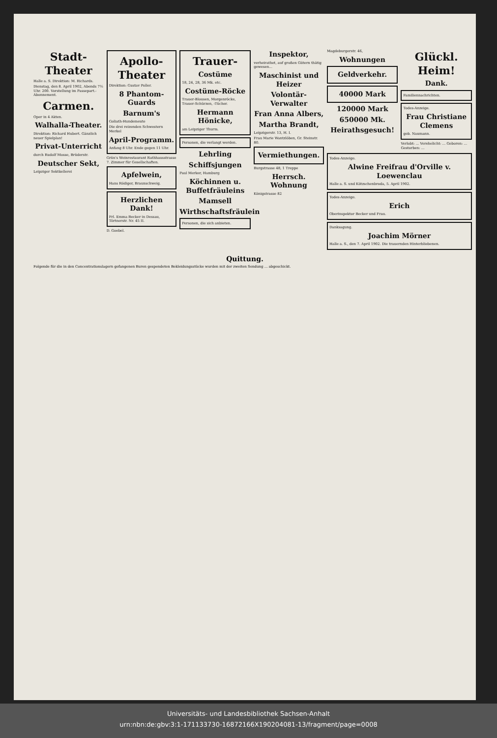Stadt-Theater
Halle a. S. Direktion: M. Richards.
Dienstag, den 8. April 1902, Abends 7½ Uhr. 200. Vorstellung im Passepart.-Abonnement.
Carmen.
Oper in 4 Akten.
Walhalla-Theater.
Direktion: Richard Hubert. Gänzlich neuer Spielplan!
Privat-Unterricht
durch Rudolf Mosse, Brüderstr.
Deutscher Sekt,
Leipziger Sektkellerei
Apollo-Theater
Direktion: Gustav Poller.
8 Phantom-Guards
Barnum's
Goliath-Hundemeute
Die drei reizenden Schwestern Merkel
April-Programm.
Anfang 8 Uhr. Ende gegen 11 Uhr.
Grün's Weinrestaurant Rathhausstrasse 7. Zimmer für Gesellschaften.
Apfelwein,
Hans Rödiger, Braunschweig.
Herzlichen Dank!
Frl. Emma Becker in Dessau, Törtnerstr. Nr. 45 II.
D. Goebel.
Trauer-
Costüme
18, 24, 28, 36 Mk. etc.
Costüme-Röcke
Trauer-Blousen, Morgenröcke, Trauer-Schürzen, -Tücher.
Hermann Hönicke,
am Leipziger Thurm.
Personen, die verlangt werden.
Lehrling
Schiffsjungen
Paul Merker, Hamburg
Köchinnen u. Buffetfräuleins
Mamsell
Wirthschaftsfräulein
Personen, die sich anbieten.
Inspektor,
verheirathet, auf großen Gütern thätig gewesen...
Maschinist und Heizer
Volontär-Verwalter
Fran Anna Albers,
Martha Brandt,
Leipzigerstr. 13, H. I.
Frau Marie Wantzlöben, Gr. Steinstr. 80.
Vermiethungen.
Burgstrasse 48, 1 Treppe
Herrsch. Wohnung
Königstrasse 82
Magdeburgerstr. 46,
Wohnungen
Geldverkehr.
40000 Mark
120000 Mark
650000 Mk.
Heirathsgesuch!
Glückl. Heim!
Dank.
Familiennachrichten.
Todes-Anzeige.
Frau Christiane Clemens
geb. Naumann.
Verlobt: ... Verehelicht: ... Geboren: ... Gestorben: ...
Todes-Anzeige.
Alwine Freifrau d'Orville v. Loewenclau
Halle a. S. und Kötzschenbroda, 5. April 1902.
Todes-Anzeige.
Erich
Oberinspektor Becker und Frau.
Danksagung.
Joachim Mörner
Halle a. S., den 7. April 1902. Die trauernden Hinterbliebenen.
Quittung.
Folgende für die in den Concentrationslagern gefangenen Buren gespendeten Bekleidungsstücke wurden mit der zweiten Sendung ... abgeschickt.
Universitäts- und Landesbibliothek Sachsen-Anhalt
urn:nbn:de:gbv:3:1-171133730-16872166X190204081-13/fragment/page=0008